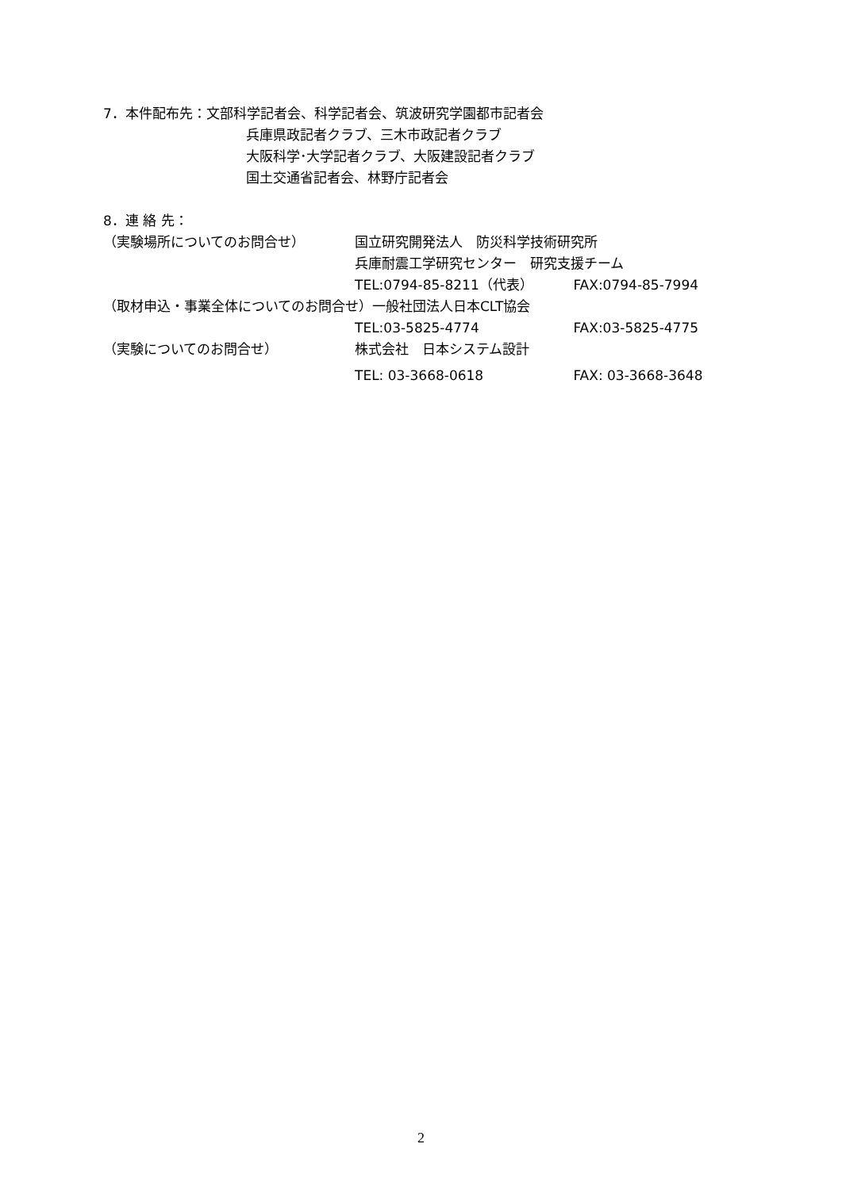7．本件配布先：文部科学記者会、科学記者会、筑波研究学園都市記者会
兵庫県政記者クラブ、三木市政記者クラブ
大阪科学･大学記者クラブ、大阪建設記者クラブ
国土交通省記者会、林野庁記者会
8．連 絡 先：
（実験場所についてのお問合せ） 国立研究開発法人　防災科学技術研究所
兵庫耐震工学研究センター　研究支援チーム
TEL:0794-85-8211（代表） FAX:0794-85-7994
（取材申込・事業全体についてのお問合せ）一般社団法人日本CLT協会
TEL:03-5825-4774 FAX:03-5825-4775
（実験についてのお問合せ） 株式会社　日本システム設計
TEL: 03-3668-0618 FAX: 03-3668-3648
2